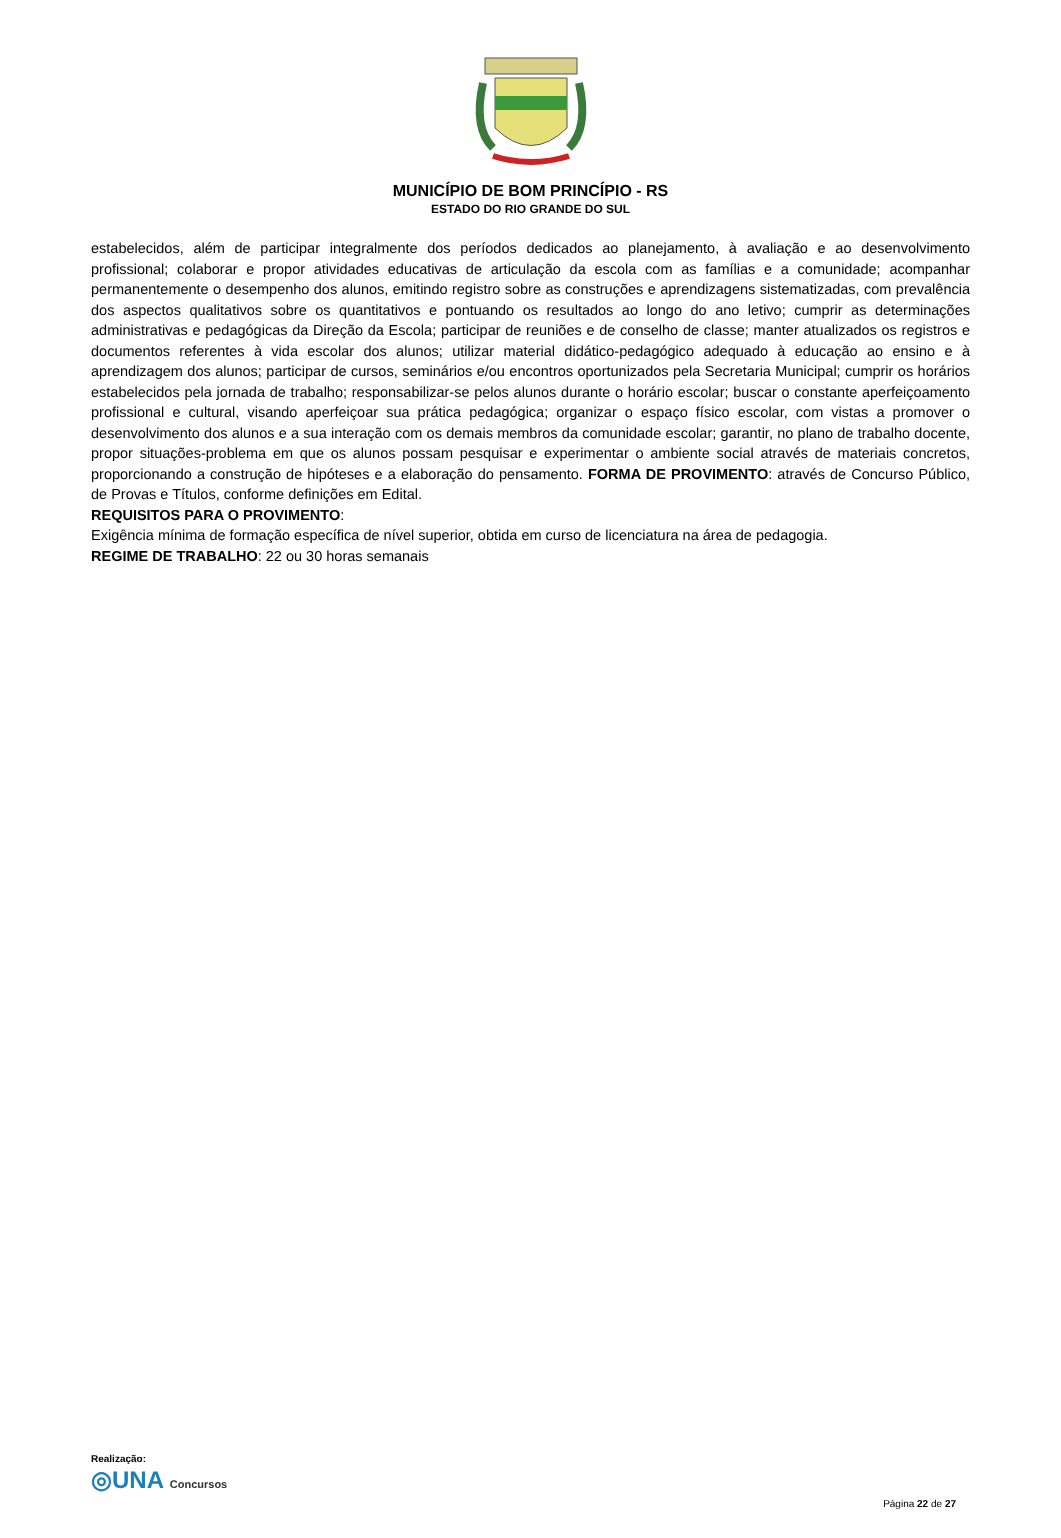MUNICÍPIO DE BOM PRINCÍPIO - RS
ESTADO DO RIO GRANDE DO SUL
estabelecidos, além de participar integralmente dos períodos dedicados ao planejamento, à avaliação e ao desenvolvimento profissional; colaborar e propor atividades educativas de articulação da escola com as famílias e a comunidade; acompanhar permanentemente o desempenho dos alunos, emitindo registro sobre as construções e aprendizagens sistematizadas, com prevalência dos aspectos qualitativos sobre os quantitativos e pontuando os resultados ao longo do ano letivo; cumprir as determinações administrativas e pedagógicas da Direção da Escola; participar de reuniões e de conselho de classe; manter atualizados os registros e documentos referentes à vida escolar dos alunos; utilizar material didático-pedagógico adequado à educação ao ensino e à aprendizagem dos alunos; participar de cursos, seminários e/ou encontros oportunizados pela Secretaria Municipal; cumprir os horários estabelecidos pela jornada de trabalho; responsabilizar-se pelos alunos durante o horário escolar; buscar o constante aperfeiçoamento profissional e cultural, visando aperfeiçoar sua prática pedagógica; organizar o espaço físico escolar, com vistas a promover o desenvolvimento dos alunos e a sua interação com os demais membros da comunidade escolar; garantir, no plano de trabalho docente, propor situações-problema em que os alunos possam pesquisar e experimentar o ambiente social através de materiais concretos, proporcionando a construção de hipóteses e a elaboração do pensamento. FORMA DE PROVIMENTO: através de Concurso Público, de Provas e Títulos, conforme definições em Edital.
REQUISITOS PARA O PROVIMENTO:
Exigência mínima de formação específica de nível superior, obtida em curso de licenciatura na área de pedagogia.
REGIME DE TRABALHO: 22 ou 30 horas semanais
Realização:
◎UNA Concursos
Página 22 de 27